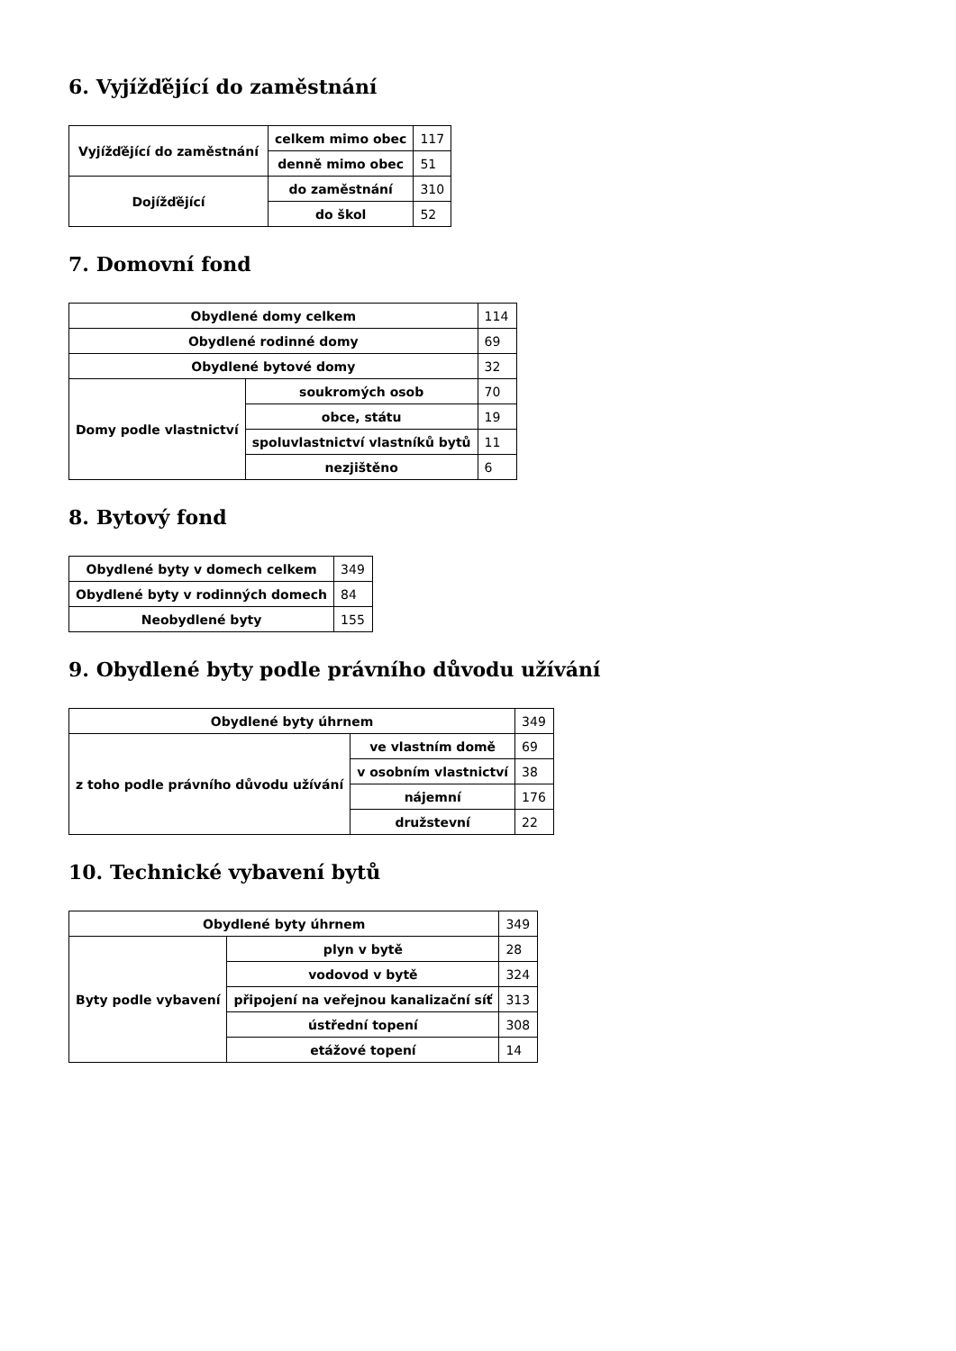6. Vyjížďějící do zaměstnání
| Vyjížďějící do zaměstnání | celkem mimo obec | 117 |
| | denně mimo obec | 51 |
| Dojížďějící | do zaměstnání | 310 |
| | do škol | 52 |
7. Domovní fond
| Obydlené domy celkem | | 114 |
| Obydlené rodinné domy | | 69 |
| Obydlené bytové domy | | 32 |
| Domy podle vlastnictví | soukromých osob | 70 |
| | obce, státu | 19 |
| | spoluvlastnictví vlastníků bytů | 11 |
| | nezjištěno | 6 |
8. Bytový fond
| Obydlené byty v domech celkem | 349 |
| Obydlené byty v rodinných domech | 84 |
| Neobydlené byty | 155 |
9. Obydlené byty podle právního důvodu užívání
| Obydlené byty úhrnem | | 349 |
| z toho podle právního důvodu užívání | ve vlastním domě | 69 |
| | v osobním vlastnictví | 38 |
| | nájemní | 176 |
| | družstevní | 22 |
10. Technické vybavení bytů
| Obydlené byty úhrnem | | 349 |
| Byty podle vybavení | plyn v bytě | 28 |
| | vodovod v bytě | 324 |
| | připojení na veřejnou kanalizační síť | 313 |
| | ústřední topení | 308 |
| | etážové topení | 14 |